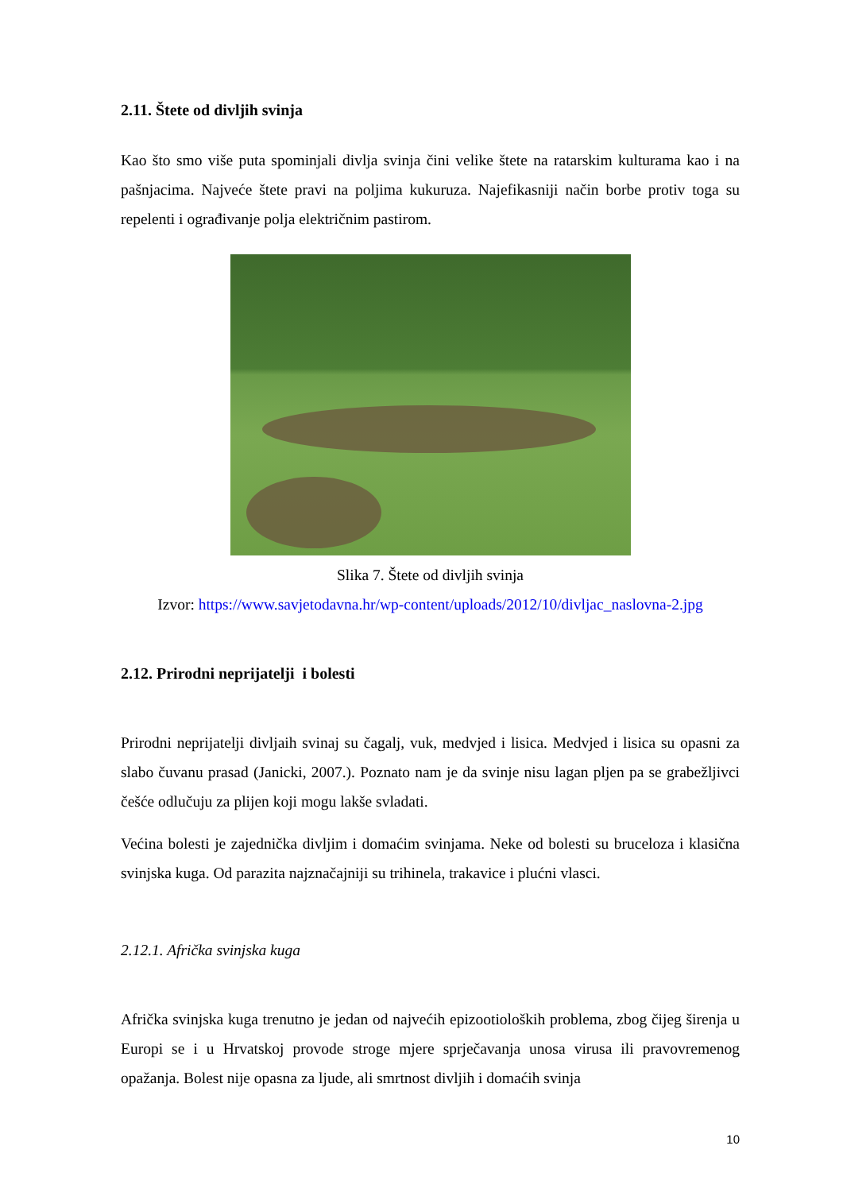2.11. Štete od divljih svinja
Kao što smo više puta spominjali divlja svinja čini velike štete na ratarskim kulturama kao i na pašnjacima. Najveće štete pravi na poljima kukuruza. Najefikasniji način borbe protiv toga su repelenti i ograđivanje polja električnim pastirom.
Slika 7. Štete od divljih svinja
Izvor: https://www.savjetodavna.hr/wp-content/uploads/2012/10/divljac_naslovna-2.jpg
2.12. Prirodni neprijatelji i bolesti
Prirodni neprijatelji divljaih svinaj su čagalj, vuk, medvjed i lisica. Medvjed i lisica su opasni za slabo čuvanu prasad (Janicki, 2007.). Poznato nam je da svinje nisu lagan pljen pa se grabežljivci češće odlučuju za plijen koji mogu lakše svladati.
Većina bolesti je zajednička divljim i domaćim svinjama. Neke od bolesti su bruceloza i klasična svinjska kuga. Od parazita najznačajniji su trihinela, trakavice i plućni vlasci.
2.12.1. Afrička svinjska kuga
Afrička svinjska kuga trenutno je jedan od najvećih epizootioloških problema, zbog čijeg širenja u Europi se i u Hrvatskoj provode stroge mjere sprječavanja unosa virusa ili pravovremenog opažanja. Bolest nije opasna za ljude, ali smrtnost divljih i domaćih svinja
10